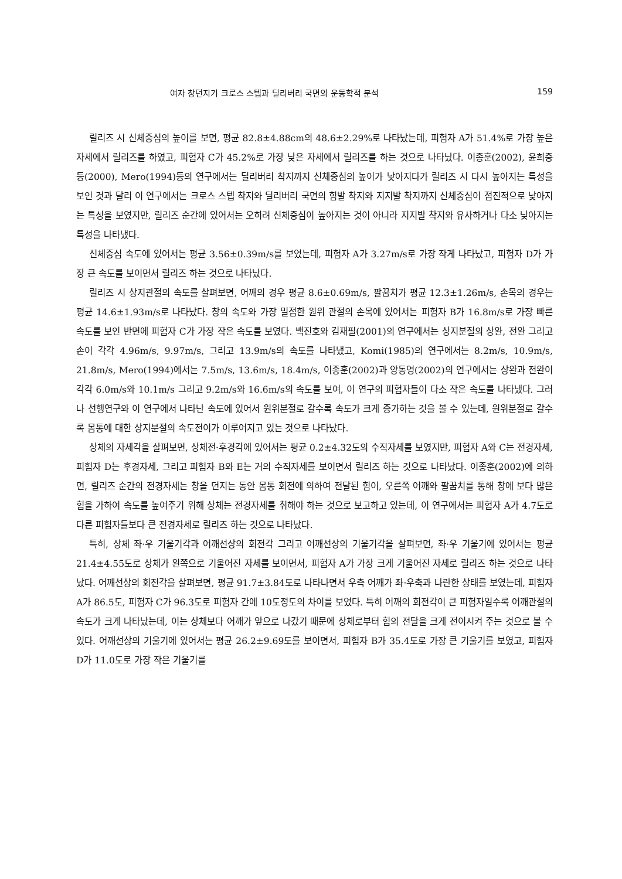여자 창던지기 크로스 스텝과 딜리버리 국면의 운동학적 분석 159
릴리즈 시 신체중심의 높이를 보면, 평균 82.8±4.88cm의 48.6±2.29%로 나타났는데, 피험자 A가 51.4%로 가장 높은 자세에서 릴리즈를 하였고, 피험자 C가 45.2%로 가장 낮은 자세에서 릴리즈를 하는 것으로 나타났다. 이종훈(2002), 윤희중 등(2000), Mero(1994)등의 연구에서는 딜리버리 착지까지 신체중심의 높이가 낮아지다가 릴리즈 시 다시 높아지는 특성을 보인 것과 달리 이 연구에서는 크로스 스텝 착지와 딜리버리 국면의 힘발 착지와 지지발 착지까지 신체중심이 점진적으로 낮아지는 특성을 보였지만, 릴리즈 순간에 있어서는 오히려 신체중심이 높아지는 것이 아니라 지지발 착지와 유사하거나 다소 낮아지는 특성을 나타냈다.
신체중심 속도에 있어서는 평균 3.56±0.39m/s를 보였는데, 피험자 A가 3.27m/s로 가장 작게 나타났고, 피험자 D가 가장 큰 속도를 보이면서 릴리즈 하는 것으로 나타났다.
릴리즈 시 상지관절의 속도를 살펴보면, 어깨의 경우 평균 8.6±0.69m/s, 팔꿈치가 평균 12.3±1.26m/s, 손목의 경우는 평균 14.6±1.93m/s로 나타났다. 창의 속도와 가장 밀접한 원위 관절의 손목에 있어서는 피험자 B가 16.8m/s로 가장 빠른 속도를 보인 반면에 피험자 C가 가장 작은 속도를 보였다. 백진호와 김재필(2001)의 연구에서는 상지분절의 상완, 전완 그리고 손이 각각 4.96m/s, 9.97m/s, 그리고 13.9m/s의 속도를 나타냈고, Komi(1985)의 연구에서는 8.2m/s, 10.9m/s, 21.8m/s, Mero(1994)에서는 7.5m/s, 13.6m/s, 18.4m/s, 이종훈(2002)과 양동영(2002)의 연구에서는 상완과 전완이 각각 6.0m/s와 10.1m/s 그리고 9.2m/s와 16.6m/s의 속도를 보여, 이 연구의 피험자들이 다소 작은 속도를 나타냈다. 그러나 선행연구와 이 연구에서 나타난 속도에 있어서 원위분절로 갈수록 속도가 크게 증가하는 것을 볼 수 있는데, 원위분절로 갈수록 몸통에 대한 상지분절의 속도전이가 이루어지고 있는 것으로 나타났다.
상체의 자세각을 살펴보면, 상체전·후경각에 있어서는 평균 0.2±4.32도의 수직자세를 보였지만, 피험자 A와 C는 전경자세, 피험자 D는 후경자세, 그리고 피험자 B와 E는 거의 수직자세를 보이면서 릴리즈 하는 것으로 나타났다. 이종훈(2002)에 의하면, 릴리즈 순간의 전경자세는 창을 던지는 동안 몸통 회전에 의하여 전달된 힘이, 오른쪽 어깨와 팔꿈치를 통해 창에 보다 많은 힘을 가하여 속도를 높여주기 위해 상체는 전경자세를 취해야 하는 것으로 보고하고 있는데, 이 연구에서는 피험자 A가 4.7도로 다른 피험자들보다 큰 전경자세로 릴리즈 하는 것으로 나타났다.
특히, 상체 좌·우 기울기각과 어깨선상의 회전각 그리고 어깨선상의 기울기각을 살펴보면, 좌·우 기울기에 있어서는 평균 21.4±4.55도로 상체가 왼쪽으로 기울어진 자세를 보이면서, 피험자 A가 가장 크게 기울어진 자세로 릴리즈 하는 것으로 나타났다. 어깨선상의 회전각을 살펴보면, 평균 91.7±3.84도로 나타나면서 우측 어깨가 좌·우축과 나란한 상태를 보였는데, 피험자 A가 86.5도, 피험자 C가 96.3도로 피험자 간에 10도정도의 차이를 보였다. 특히 어깨의 회전각이 큰 피험자일수록 어깨관절의 속도가 크게 나타났는데, 이는 상체보다 어깨가 앞으로 나갔기 때문에 상체로부터 힘의 전달을 크게 전이시켜 주는 것으로 볼 수 있다. 어깨선상의 기울기에 있어서는 평균 26.2±9.69도를 보이면서, 피험자 B가 35.4도로 가장 큰 기울기를 보였고, 피험자 D가 11.0도로 가장 작은 기울기를